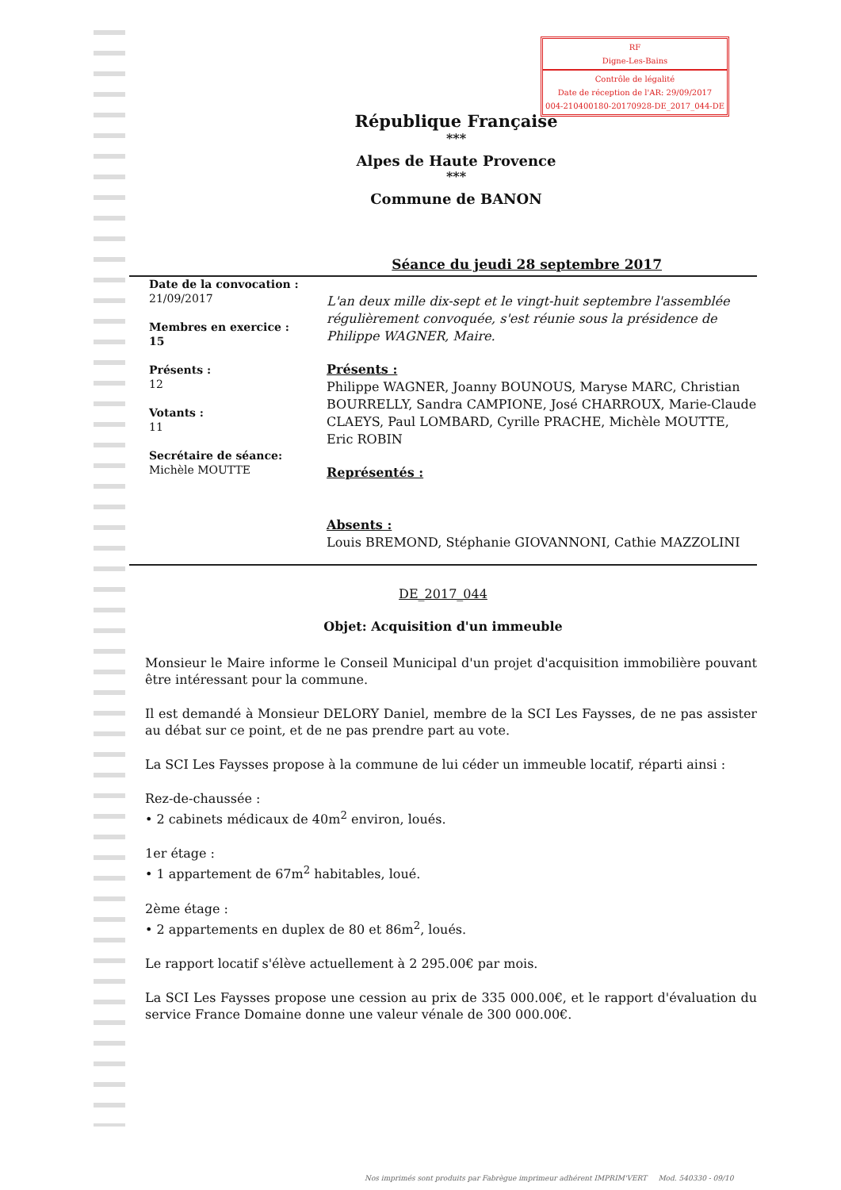RF
Digne-Les-Bains
Contrôle de légalité
Date de réception de l'AR: 29/09/2017
004-210400180-20170928-DE_2017_044-DE
République Française
***
Alpes de Haute Provence
***
Commune de BANON
Séance du jeudi 28 septembre 2017
Date de la convocation :
21/09/2017
Membres en exercice :
15
Présents :
12
Votants :
11
Secrétaire de séance:
Michèle MOUTTE
L'an deux mille dix-sept et le vingt-huit septembre l'assemblée régulièrement convoquée, s'est réunie sous la présidence de Philippe WAGNER, Maire.
Présents :
Philippe WAGNER, Joanny BOUNOUS, Maryse MARC, Christian BOURRELLY, Sandra CAMPIONE, José CHARROUX, Marie-Claude CLAEYS, Paul LOMBARD, Cyrille PRACHE, Michèle MOUTTE, Eric ROBIN
Représentés :
Absents :
Louis BREMOND, Stéphanie GIOVANNONI, Cathie MAZZOLINI
DE_2017_044
Objet: Acquisition d'un immeuble
Monsieur le Maire informe le Conseil Municipal d'un projet d'acquisition immobilière pouvant être intéressant pour la commune.
Il est demandé à Monsieur DELORY Daniel, membre de la SCI Les Faysses, de ne pas assister au débat sur ce point, et de ne pas prendre part au vote.
La SCI Les Faysses propose à la commune de lui céder un immeuble locatif, réparti ainsi :
Rez-de-chaussée :
• 2 cabinets médicaux de 40m<sup>2</sup> environ, loués.
1er étage :
• 1 appartement de 67m<sup>2</sup> habitables, loué.
2ème étage :
• 2 appartements en duplex de 80 et 86m<sup>2</sup>, loués.
Le rapport locatif s'élève actuellement à 2 295.00€ par mois.
La SCI Les Faysses propose une cession au prix de 335 000.00€, et le rapport d'évaluation du service France Domaine donne une valeur vénale de 300 000.00€.
Nos imprimés sont produits par Fabrègue imprimeur adhérent IMPRIM'VERT Mod. 540330 - 09/10